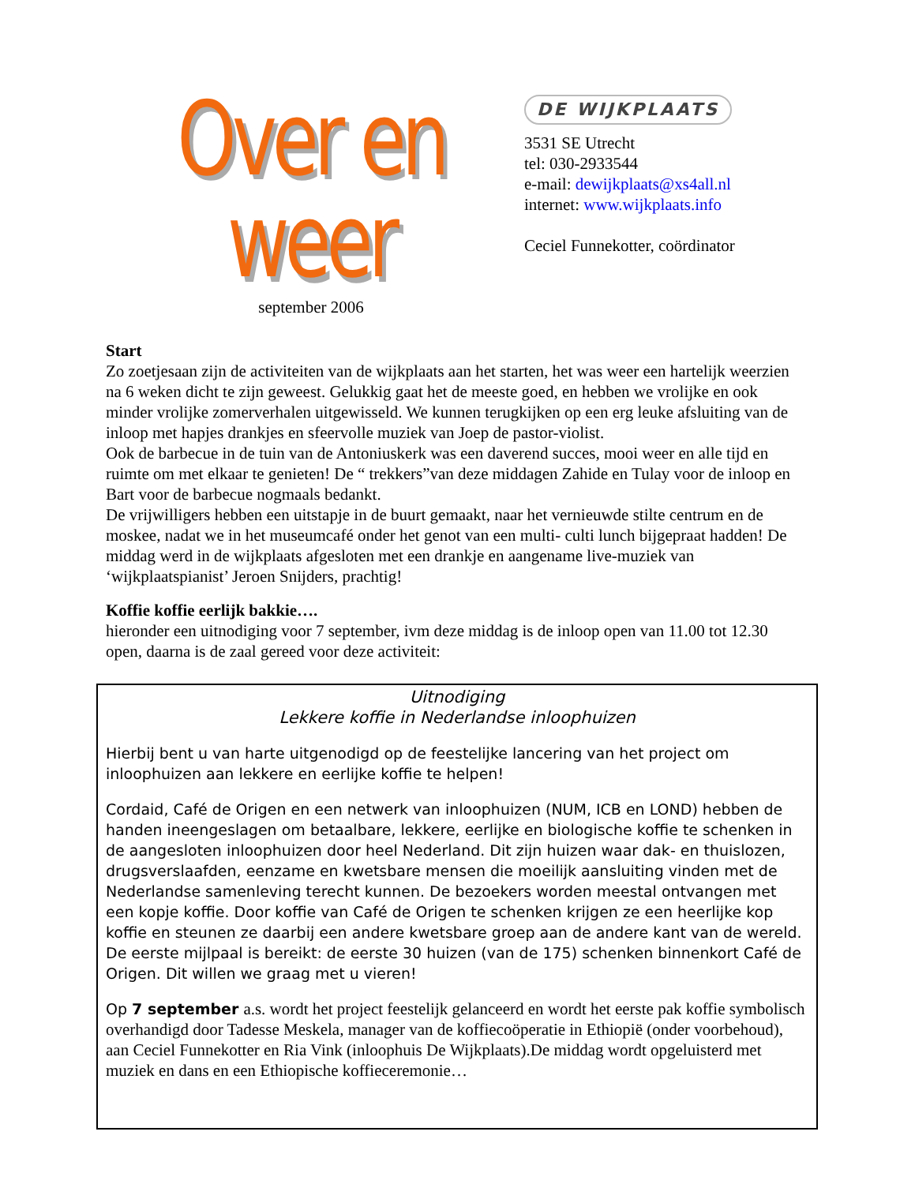Over en weer
september 2006
DE WIJKPLAATS
3531 SE Utrecht
tel: 030-2933544
e-mail: dewijkplaats@xs4all.nl
internet: www.wijkplaats.info
Ceciel Funnekotter, coördinator
Start
Zo zoetjesaan zijn de activiteiten van de wijkplaats aan het starten, het was weer een hartelijk weerzien na 6 weken dicht te zijn geweest. Gelukkig gaat het de meeste goed, en hebben we vrolijke en ook minder vrolijke zomerverhalen uitgewisseld. We kunnen terugkijken op een erg leuke afsluiting van de inloop met hapjes drankjes en sfeervolle muziek van Joep de pastor-violist.
Ook de barbecue in de tuin van de Antoniuskerk was een daverend succes, mooi weer en alle tijd en ruimte om met elkaar te genieten! De “ trekkers”van deze middagen Zahide en Tulay voor de inloop en Bart voor de barbecue nogmaals bedankt.
De vrijwilligers hebben een uitstapje in de buurt gemaakt, naar het vernieuwde stilte centrum en de moskee, nadat we in het museumcafé onder het genot van een multi- culti lunch bijgepraat hadden! De middag werd in de wijkplaats afgesloten met een drankje en aangename live-muziek van ‘wijkplaatspianist’ Jeroen Snijders, prachtig!
Koffie koffie eerlijk bakkie….
hieronder een uitnodiging voor 7 september, ivm deze middag is de inloop open van 11.00 tot 12.30 open, daarna is de zaal gereed voor deze activiteit:
Uitnodiging
Lekkere koffie in Nederlandse inloophuizen
Hierbij bent u van harte uitgenodigd op de feestelijke lancering van het project om inloophuizen aan lekkere en eerlijke koffie te helpen!
Cordaid, Café de Origen en een netwerk van inloophuizen (NUM, ICB en LOND) hebben de handen ineengeslagen om betaalbare, lekkere, eerlijke en biologische koffie te schenken in de aangesloten inloophuizen door heel Nederland. Dit zijn huizen waar dak- en thuislozen, drugsverslaafden, eenzame en kwetsbare mensen die moeilijk aansluiting vinden met de Nederlandse samenleving terecht kunnen. De bezoekers worden meestal ontvangen met een kopje koffie. Door koffie van Café de Origen te schenken krijgen ze een heerlijke kop koffie en steunen ze daarbij een andere kwetsbare groep aan de andere kant van de wereld.
De eerste mijlpaal is bereikt: de eerste 30 huizen (van de 175) schenken binnenkort Café de Origen. Dit willen we graag met u vieren!
Op 7 september a.s. wordt het project feestelijk gelanceerd en wordt het eerste pak koffie symbolisch overhandigd door Tadesse Meskela, manager van de koffiecoöperatie in Ethiopië (onder voorbehoud), aan Ceciel Funnekotter en Ria Vink (inloophuis De Wijkplaats).De middag wordt opgeluisterd met muziek en dans en een Ethiopische koffieceremonie…